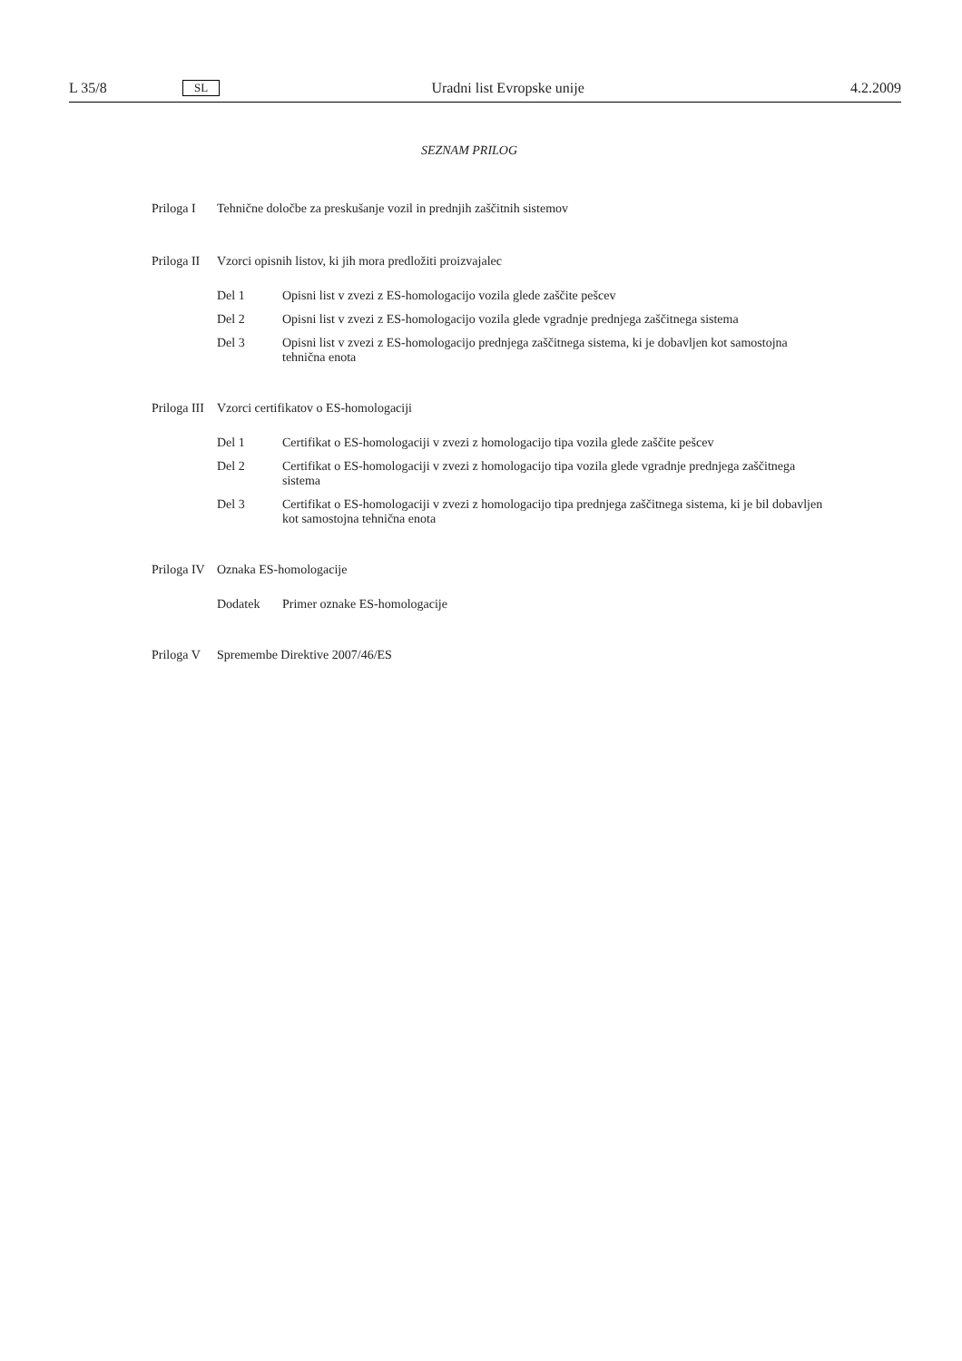L 35/8 SL Uradni list Evropske unije 4.2.2009
SEZNAM PRILOG
Priloga I Tehnične določbe za preskušanje vozil in prednjih zaščitnih sistemov
Priloga II Vzorci opisnih listov, ki jih mora predložiti proizvajalec
Del 1 Opisni list v zvezi z ES-homologacijo vozila glede zaščite pešcev
Del 2 Opisni list v zvezi z ES-homologacijo vozila glede vgradnje prednjega zaščitnega sistema
Del 3 Opisni list v zvezi z ES-homologacijo prednjega zaščitnega sistema, ki je dobavljen kot samostojna tehnična enota
Priloga III Vzorci certifikatov o ES-homologaciji
Del 1 Certifikat o ES-homologaciji v zvezi z homologacijo tipa vozila glede zaščite pešcev
Del 2 Certifikat o ES-homologaciji v zvezi z homologacijo tipa vozila glede vgradnje prednjega zaščitnega sistema
Del 3 Certifikat o ES-homologaciji v zvezi z homologacijo tipa prednjega zaščitnega sistema, ki je bil dobavljen kot samostojna tehnična enota
Priloga IV Oznaka ES-homologacije
Dodatek Primer oznake ES-homologacije
Priloga V Spremembe Direktive 2007/46/ES